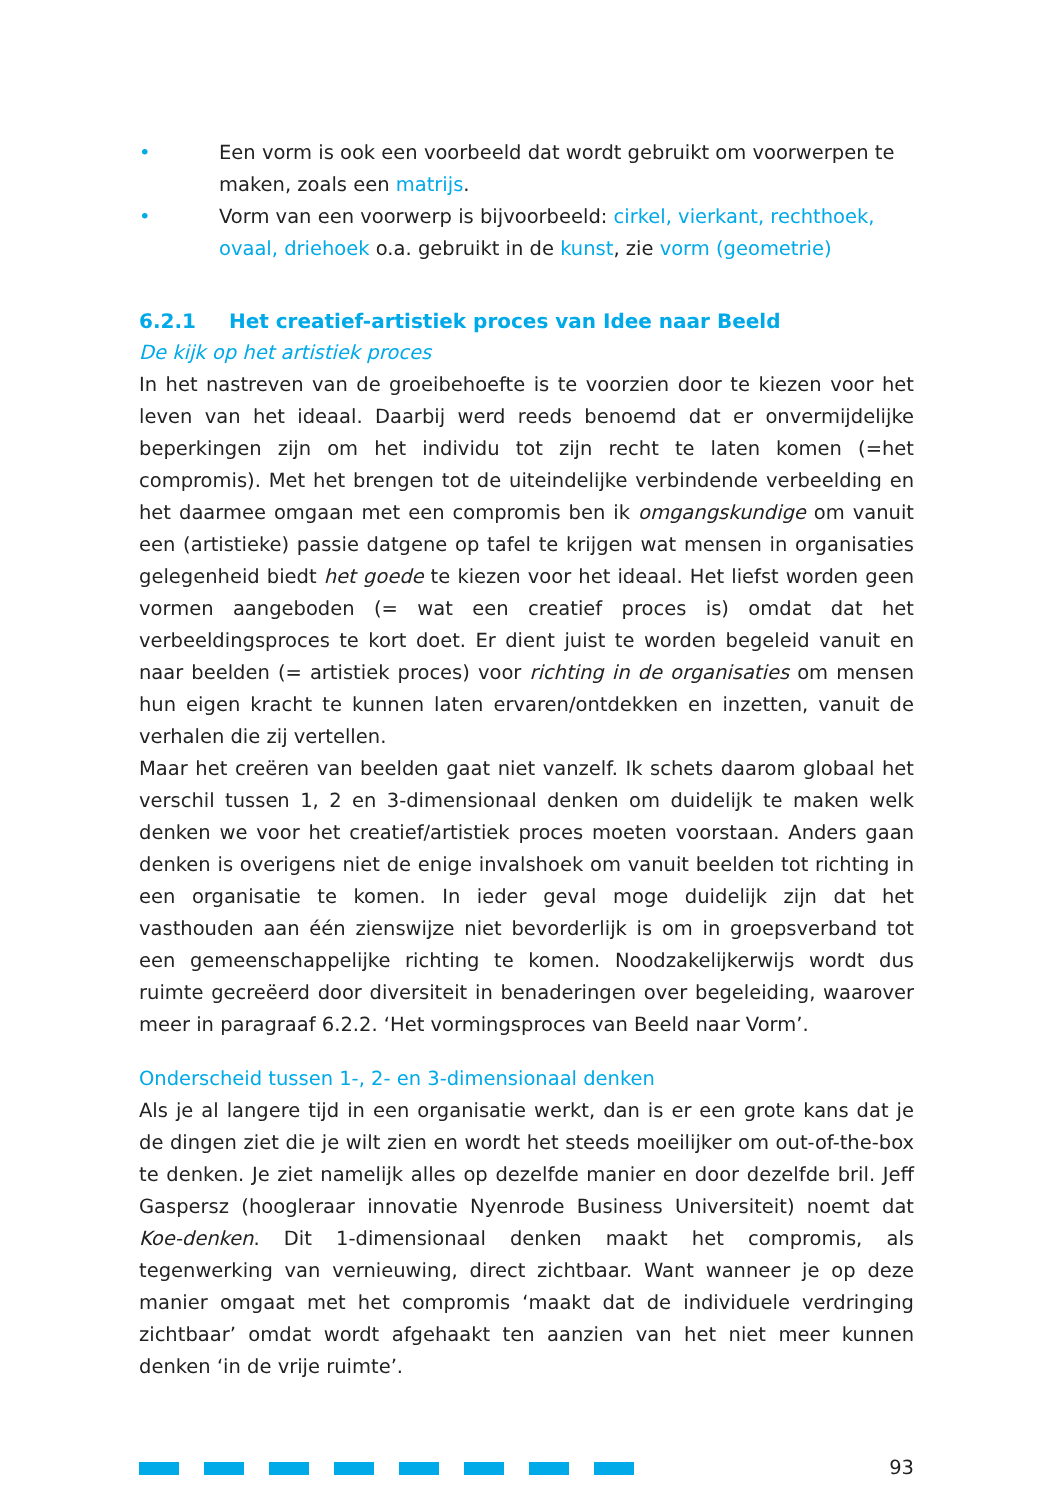• Een vorm is ook een voorbeeld dat wordt gebruikt om voorwerpen te maken, zoals een matrijs.
• Vorm van een voorwerp is bijvoorbeeld: cirkel, vierkant, rechthoek, ovaal, driehoek o.a. gebruikt in de kunst, zie vorm (geometrie)
6.2.1 Het creatief-artistiek proces van Idee naar Beeld
De kijk op het artistiek proces
In het nastreven van de groeibehoefte is te voorzien door te kiezen voor het leven van het ideaal. Daarbij werd reeds benoemd dat er onvermijdelijke beperkingen zijn om het individu tot zijn recht te laten komen (=het compromis). Met het brengen tot de uiteindelijke verbindende verbeelding en het daarmee omgaan met een compromis ben ik omgangskundige om vanuit een (artistieke) passie datgene op tafel te krijgen wat mensen in organisaties gelegenheid biedt het goede te kiezen voor het ideaal. Het liefst worden geen vormen aangeboden (= wat een creatief proces is) omdat dat het verbeeldingsproces te kort doet. Er dient juist te worden begeleid vanuit en naar beelden (= artistiek proces) voor richting in de organisaties om mensen hun eigen kracht te kunnen laten ervaren/ontdekken en inzetten, vanuit de verhalen die zij vertellen.
Maar het creëren van beelden gaat niet vanzelf. Ik schets daarom globaal het verschil tussen 1, 2 en 3-dimensionaal denken om duidelijk te maken welk denken we voor het creatief/artistiek proces moeten voorstaan. Anders gaan denken is overigens niet de enige invalshoek om vanuit beelden tot richting in een organisatie te komen. In ieder geval moge duidelijk zijn dat het vasthouden aan één zienswijze niet bevorderlijk is om in groepsverband tot een gemeenschappelijke richting te komen. Noodzakelijkerwijs wordt dus ruimte gecreëerd door diversiteit in benaderingen over begeleiding, waarover meer in paragraaf 6.2.2. ‘Het vormingsproces van Beeld naar Vorm’.
Onderscheid tussen 1-, 2- en 3-dimensionaal denken
Als je al langere tijd in een organisatie werkt, dan is er een grote kans dat je de dingen ziet die je wilt zien en wordt het steeds moeilijker om out-of-the-box te denken. Je ziet namelijk alles op dezelfde manier en door dezelfde bril. Jeff Gaspersz (hoogleraar innovatie Nyenrode Business Universiteit) noemt dat Koe-denken. Dit 1-dimensionaal denken maakt het compromis, als tegenwerking van vernieuwing, direct zichtbaar. Want wanneer je op deze manier omgaat met het compromis ‘maakt dat de individuele verdringing zichtbaar’ omdat wordt afgehaakt ten aanzien van het niet meer kunnen denken ‘in de vrije ruimte’.
93